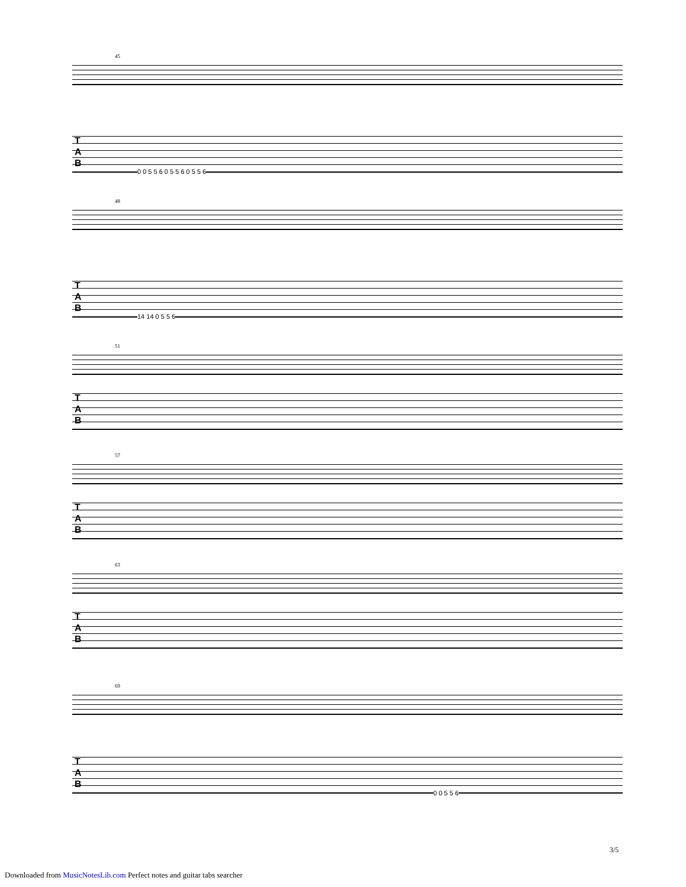45
T
A
B
0 0 5 5 6 0 5 5 6 0 5 5 6
48
T
A
B
14 14 0 5 5 6
51
T
A
B
57
T
A
B
63
T
A
B
69
T
A
B
0 0 5 5 6
3/5
Downloaded from MusicNotesLib.com Perfect notes and guitar tabs searcher